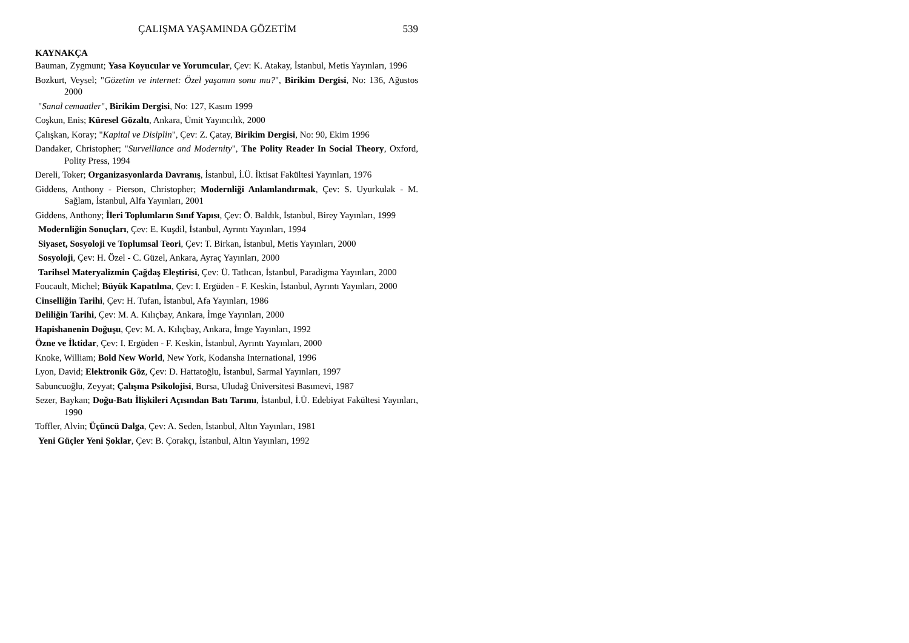ÇALIŞMA YAŞAMINDA GÖZETİM 539
KAYNAKÇA
Bauman, Zygmunt; Yasa Koyucular ve Yorumcular, Çev: K. Atakay, İstanbul, Metis Yayınları, 1996
Bozkurt, Veysel; "Gözetim ve internet: Özel yaşamın sonu mu?", Birikim Dergisi, No: 136, Ağustos 2000
"Sanal cemaatler", Birikim Dergisi, No: 127, Kasım 1999
Coşkun, Enis; Küresel Gözaltı, Ankara, Ümit Yayıncılık, 2000
Çalışkan, Koray; "Kapital ve Disiplin", Çev: Z. Çatay, Birikim Dergisi, No: 90, Ekim 1996
Dandaker, Christopher; "Surveillance and Modernity", The Polity Reader In Social Theory, Oxford, Polity Press, 1994
Dereli, Toker; Organizasyonlarda Davranış, İstanbul, İ.Ü. İktisat Fakültesi Yayınları, 1976
Giddens, Anthony - Pierson, Christopher; Modernliği Anlamlandırmak, Çev: S. Uyurkulak - M. Sağlam, İstanbul, Alfa Yayınları, 2001
Giddens, Anthony; İleri Toplumların Sınıf Yapısı, Çev: Ö. Baldık, İstanbul, Birey Yayınları, 1999
Modernliğin Sonuçları, Çev: E. Kuşdil, İstanbul, Ayrıntı Yayınları, 1994
Siyaset, Sosyoloji ve Toplumsal Teori, Çev: T. Birkan, İstanbul, Metis Yayınları, 2000
Sosyoloji, Çev: H. Özel - C. Güzel, Ankara, Ayraç Yayınları, 2000
Tarihsel Materyalizmin Çağdaş Eleştirisi, Çev: Ü. Tatlıcan, İstanbul, Paradigma Yayınları, 2000
Foucault, Michel; Büyük Kapatılma, Çev: I. Ergüden - F. Keskin, İstanbul, Ayrıntı Yayınları, 2000
Cinselliğin Tarihi, Çev: H. Tufan, İstanbul, Afa Yayınları, 1986
Deliliğin Tarihi, Çev: M. A. Kılıçbay, Ankara, İmge Yayınları, 2000
Hapishanenin Doğuşu, Çev: M. A. Kılıçbay, Ankara, İmge Yayınları, 1992
Özne ve İktidar, Çev: I. Ergüden - F. Keskin, İstanbul, Ayrıntı Yayınları, 2000
Knoke, William; Bold New World, New York, Kodansha International, 1996
Lyon, David; Elektronik Göz, Çev: D. Hattatoğlu, İstanbul, Sarmal Yayınları, 1997
Sabuncuoğlu, Zeyyat; Çalışma Psikolojisi, Bursa, Uludağ Üniversitesi Basımevi, 1987
Sezer, Baykan; Doğu-Batı İlişkileri Açısından Batı Tarımı, İstanbul, İ.Ü. Edebiyat Fakültesi Yayınları, 1990
Toffler, Alvin; Üçüncü Dalga, Çev: A. Seden, İstanbul, Altın Yayınları, 1981
Yeni Güçler Yeni Şoklar, Çev: B. Çorakçı, İstanbul, Altın Yayınları, 1992